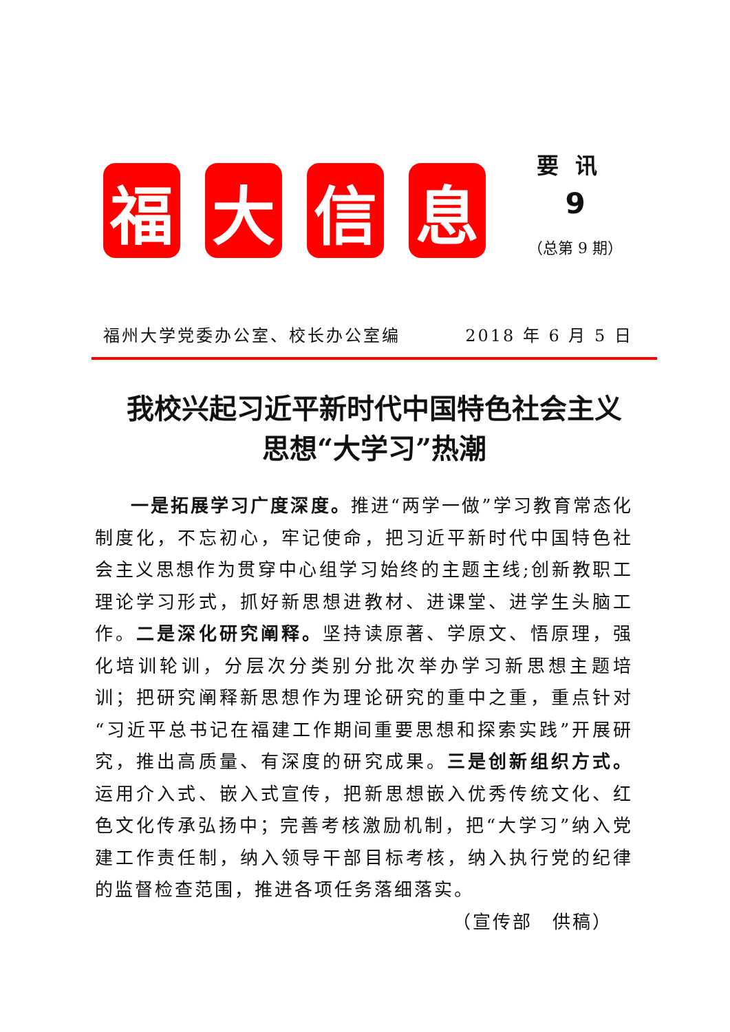福 大 信 息
要讯
9
（总第 9 期）
福州大学党委办公室、校长办公室编 2018 年 6 月 5 日
我校兴起习近平新时代中国特色社会主义
思想“大学习”热潮
一是拓展学习广度深度。推进“两学一做”学习教育常态化制度化，不忘初心，牢记使命，把习近平新时代中国特色社会主义思想作为贯穿中心组学习始终的主题主线;创新教职工理论学习形式，抓好新思想进教材、进课堂、进学生头脑工作。二是深化研究阐释。坚持读原著、学原文、悟原理，强化培训轮训，分层次分类别分批次举办学习新思想主题培训；把研究阐释新思想作为理论研究的重中之重，重点针对“习近平总书记在福建工作期间重要思想和探索实践”开展研究，推出高质量、有深度的研究成果。三是创新组织方式。运用介入式、嵌入式宣传，把新思想嵌入优秀传统文化、红色文化传承弘扬中；完善考核激励机制，把“大学习”纳入党建工作责任制，纳入领导干部目标考核，纳入执行党的纪律的监督检查范围，推进各项任务落细落实。
（宣传部　供稿）